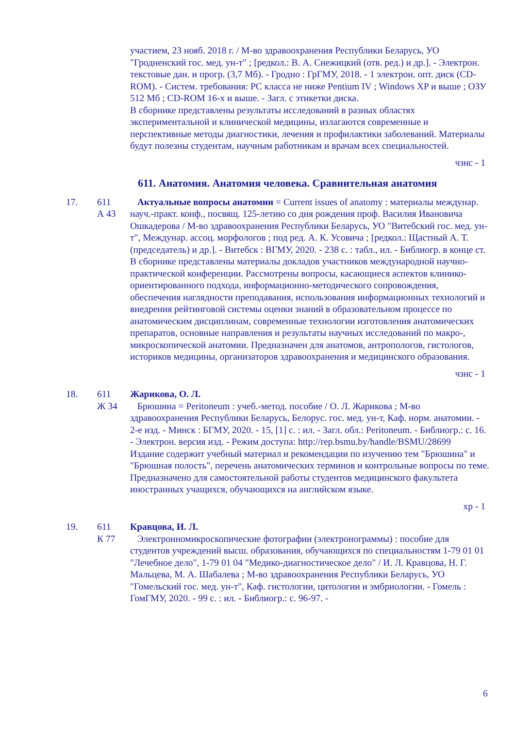участием, 23 нояб. 2018 г. / М-во здравоохранения Республики Беларусь, УО "Гродненский гос. мед. ун-т" ; [редкол.: В. А. Снежицкий (отв. ред.) и др.]. - Электрон. текстовые дан. и прогр. (3,7 Мб). - Гродно : ГрГМУ, 2018. - 1 электрон. опт. диск (CD-ROM). - Систем. требования: PC класса не ниже Pentium IV ; Windows XP и выше ; ОЗУ 512 Мб ; CD-ROM 16-х и выше. - Загл. с этикетки диска.
В сборнике представлены результаты исследований в разных областях экспериментальной и клинической медицины, излагаются современные и перспективные методы диагностики, лечения и профилактики заболеваний. Материалы будут полезны студентам, научным работникам и врачам всех специальностей.
чзнс - 1
611. Анатомия. Анатомия человека. Сравнительная анатомия
17. 611
А 43
Актуальные вопросы анатомии = Current issues of anatomy : материалы междунар. науч.-практ. конф., посвящ. 125-летию со дня рождения проф. Василия Ивановича Ошкадерова / М-во здравоохранения Республики Беларусь, УО "Витебский гос. мед. ун-т", Междунар. ассоц. морфологов ; под ред. А. К. Усовича ; [редкол.: Щастный А. Т. (председатель) и др.]. - Витебск : ВГМУ, 2020. - 238 с. : табл., ил. - Библиогр. в конце ст.
В сборнике представлены материалы докладов участников международной научно-практической конференции. Рассмотрены вопросы, касающиеся аспектов клинико-ориентированного подхода, информационно-методического сопровождения, обеспечения наглядности преподавания, использования информационных технологий и внедрения рейтинговой системы оценки знаний в образовательном процессе по анатомическим дисциплинам, современные технологии изготовления анатомических препаратов, основные направления и результаты научных исследований по макро-, микроскопической анатомии. Предназначен для анатомов, антропологов, гистологов, историков медицины, организаторов здравоохранения и медицинского образования.
чзнс - 1
18. 611
Ж 34
Жарикова, О. Л.
Брюшина = Peritoneum : учеб.-метод. пособие / О. Л. Жарикова ; М-во здравоохранения Республики Беларусь, Белорус. гос. мед. ун-т, Каф. норм. анатомии. - 2-е изд. - Минск : БГМУ, 2020. - 15, [1] с. : ил. - Загл. обл.: Peritoneum. - Библиогр.: с. 16. - Электрон. версия изд. - Режим доступа: http://rep.bsmu.by/handle/BSMU/28699
Издание содержит учебный материал и рекомендации по изучению тем "Брюшина" и "Брюшная полость", перечень анатомических терминов и контрольные вопросы по теме. Предназначено для самостоятельной работы студентов медицинского факультета иностранных учащихся, обучающихся на английском языке.
хр - 1
19. 611
К 77
Кравцова, И. Л.
Электронномикроскопические фотографии (электронограммы) : пособие для студентов учреждений высш. образования, обучающихся по специальностям 1-79 01 01 "Лечебное дело", 1-79 01 04 "Медико-диагностическое дело" / И. Л. Кравцова, Н. Г. Мальцева, М. А. Шабалева ; М-во здравоохранения Республики Беларусь, УО "Гомельский гос. мед. ун-т", Каф. гистологии, цитологии и эмбриологии. - Гомель : ГомГМУ, 2020. - 99 с. : ил. - Библиогр.: с. 96-97. -
6